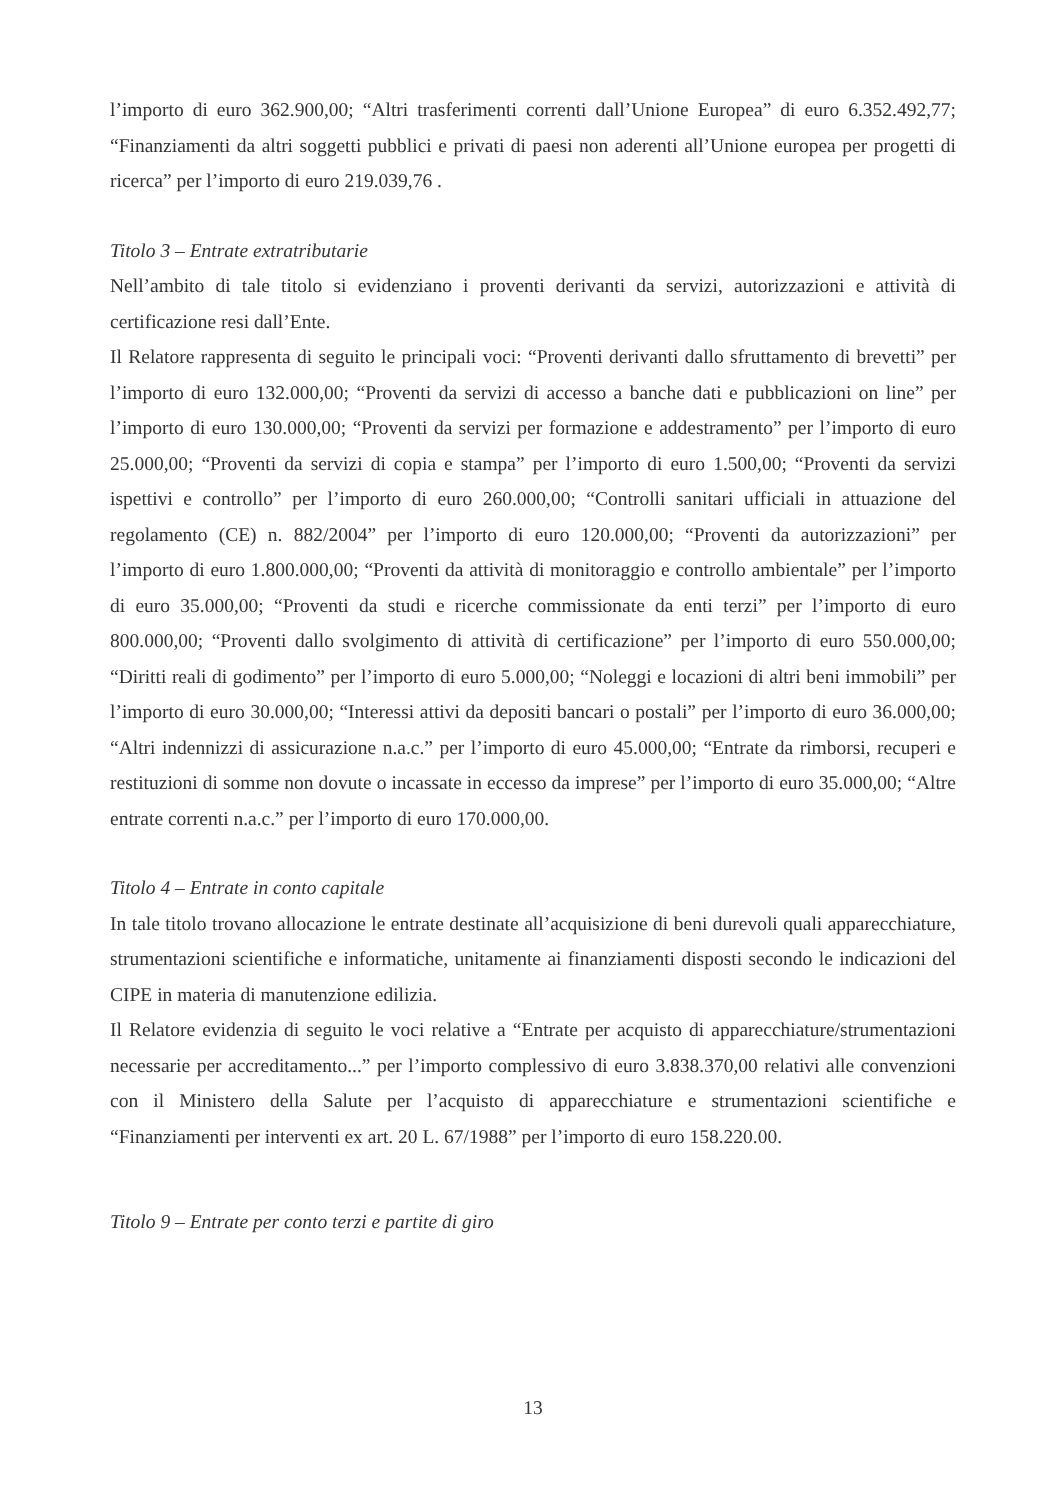l’importo di euro 362.900,00; “Altri trasferimenti correnti dall’Unione Europea” di euro 6.352.492,77; “Finanziamenti da altri soggetti pubblici e privati di paesi non aderenti all’Unione europea per progetti di ricerca” per l’importo di euro 219.039,76 .
Titolo 3 – Entrate extratributarie
Nell’ambito di tale titolo si evidenziano i proventi derivanti da servizi, autorizzazioni e attività di certificazione resi dall’Ente.
Il Relatore rappresenta di seguito le principali voci: “Proventi derivanti dallo sfruttamento di brevetti” per l’importo di euro 132.000,00; “Proventi da servizi di accesso a banche dati e pubblicazioni on line” per l’importo di euro 130.000,00; “Proventi da servizi per formazione e addestramento” per l’importo di euro 25.000,00; “Proventi da servizi di copia e stampa” per l’importo di euro 1.500,00; “Proventi da servizi ispettivi e controllo” per l’importo di euro 260.000,00; “Controlli sanitari ufficiali in attuazione del regolamento (CE) n. 882/2004” per l’importo di euro 120.000,00; “Proventi da autorizzazioni” per l’importo di euro 1.800.000,00; “Proventi da attività di monitoraggio e controllo ambientale” per l’importo di euro 35.000,00; “Proventi da studi e ricerche commissionate da enti terzi” per l’importo di euro 800.000,00; “Proventi dallo svolgimento di attività di certificazione” per l’importo di euro 550.000,00; “Diritti reali di godimento” per l’importo di euro 5.000,00; “Noleggi e locazioni di altri beni immobili” per l’importo di euro 30.000,00; “Interessi attivi da depositi bancari o postali” per l’importo di euro 36.000,00; “Altri indennizzi di assicurazione n.a.c.” per l’importo di euro 45.000,00; “Entrate da rimborsi, recuperi e restituzioni di somme non dovute o incassate in eccesso da imprese” per l’importo di euro 35.000,00; “Altre entrate correnti n.a.c.” per l’importo di euro 170.000,00.
Titolo 4 – Entrate in conto capitale
In tale titolo trovano allocazione le entrate destinate all’acquisizione di beni durevoli quali apparecchiature, strumentazioni scientifiche e informatiche, unitamente ai finanziamenti disposti secondo le indicazioni del CIPE in materia di manutenzione edilizia.
Il Relatore evidenzia di seguito le voci relative a “Entrate per acquisto di apparecchiature/strumentazioni necessarie per accreditamento...” per l’importo complessivo di euro 3.838.370,00 relativi alle convenzioni con il Ministero della Salute per l’acquisto di apparecchiature e strumentazioni scientifiche e “Finanziamenti per interventi ex art. 20 L. 67/1988” per l’importo di euro 158.220.00.
Titolo 9 – Entrate per conto terzi e partite di giro
13